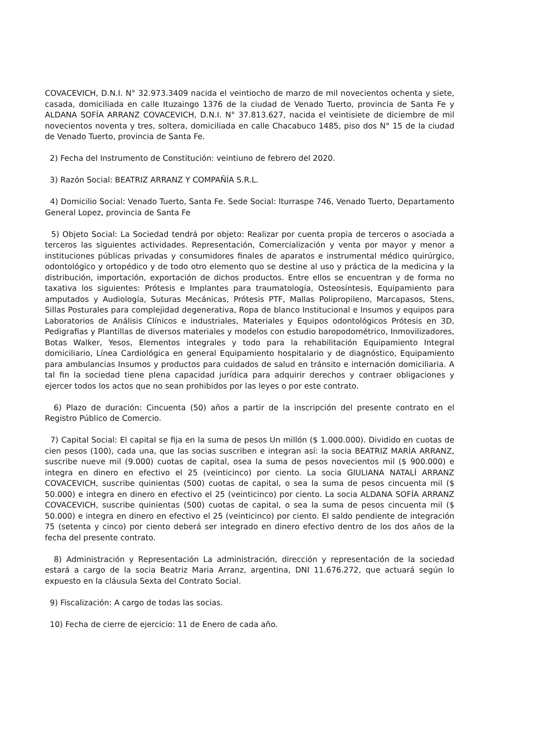COVACEVICH, D.N.I. N° 32.973.3409 nacida el veintiocho de marzo de mil novecientos ochenta y siete, casada, domiciliada en calle Ituzaingo 1376 de la ciudad de Venado Tuerto, provincia de Santa Fe y ALDANA SOFÍA ARRANZ COVACEVICH, D.N.I. N° 37.813.627, nacida el veintisiete de diciembre de mil novecientos noventa y tres, soltera, domiciliada en calle Chacabuco 1485, piso dos N° 15 de la ciudad de Venado Tuerto, provincia de Santa Fe.
2) Fecha del Instrumento de Constitución: veintiuno de febrero del 2020.
3) Razón Social: BEATRIZ ARRANZ Y COMPAÑÍA S.R.L.
4) Domicilio Social: Venado Tuerto, Santa Fe. Sede Social: lturraspe 746, Venado Tuerto, Departamento General Lopez, provincia de Santa Fe
5) Objeto Social: La Sociedad tendrá por objeto: Realizar por cuenta propia de terceros o asociada a terceros las siguientes actividades. Representación, Comercialización y venta por mayor y menor a instituciones públicas privadas y consumidores finales de aparatos e instrumental médico quirúrgico, odontológico y ortopédico y de todo otro elemento quo se destine al uso y práctica de la medicina y la distribución, importación, exportación de dichos productos. Entre ellos se encuentran y de forma no taxativa los siguientes: Prótesis e Implantes para traumatología, Osteosíntesis, Equipamiento para amputados y Audiología, Suturas Mecánicas, Prótesis PTF, Mallas Polipropileno, Marcapasos, Stens, Sillas Posturales para complejidad degenerativa, Ropa de blanco Institucional e Insumos y equipos para Laboratorios de Análisis Clínicos e industriales, Materiales y Equipos odontológicos Prótesis en 3D, Pedigrafias y Plantillas de diversos materiales y modelos con estudio baropodométrico, Inmovilizadores, Botas Walker, Yesos, Elementos integrales y todo para la rehabilitación Equipamiento Integral domiciliario, Línea Cardiológica en general Equipamiento hospitalario y de diagnóstico, Equipamiento para ambulancias Insumos y productos para cuidados de salud en tránsito e internación domiciliaria. A tal fin la sociedad tiene plena capacidad jurídica para adquirir derechos y contraer obligaciones y ejercer todos los actos que no sean prohibidos por las leyes o por este contrato.
6) Plazo de duración: Cincuenta (50) años a partir de la inscripción del presente contrato en el Registro Público de Comercio.
7) Capital Social: El capital se fija en la suma de pesos Un millón ($ 1.000.000). Dividido en cuotas de cien pesos (100), cada una, que las socias suscriben e integran así: la socia BEATRIZ MARÍA ARRANZ, suscribe nueve mil (9.000) cuotas de capital, osea la suma de pesos novecientos mil ($ 900.000) e integra en dinero en efectivo el 25 (veinticinco) por ciento. La socia GIULIANA NATALÍ ARRANZ COVACEVICH, suscribe quinientas (500) cuotas de capital, o sea la suma de pesos cincuenta mil ($ 50.000) e integra en dinero en efectivo el 25 (veinticinco) por ciento. La socia ALDANA SOFÍA ARRANZ COVACEVICH, suscribe quinientas (500) cuotas de capital, o sea la suma de pesos cincuenta mil ($ 50.000) e integra en dinero en efectivo el 25 (veinticinco) por ciento. El saldo pendiente de integración 75 (setenta y cinco) por ciento deberá ser integrado en dinero efectivo dentro de los dos años de la fecha del presente contrato.
8) Administración y Representación La administración, dirección y representación de la sociedad estará a cargo de la socia Beatriz Maria Arranz, argentina, DNI 11.676.272, que actuará según lo expuesto en la cláusula Sexta del Contrato Social.
9) Fiscalización: A cargo de todas las socias.
10) Fecha de cierre de ejercicio: 11 de Enero de cada año.